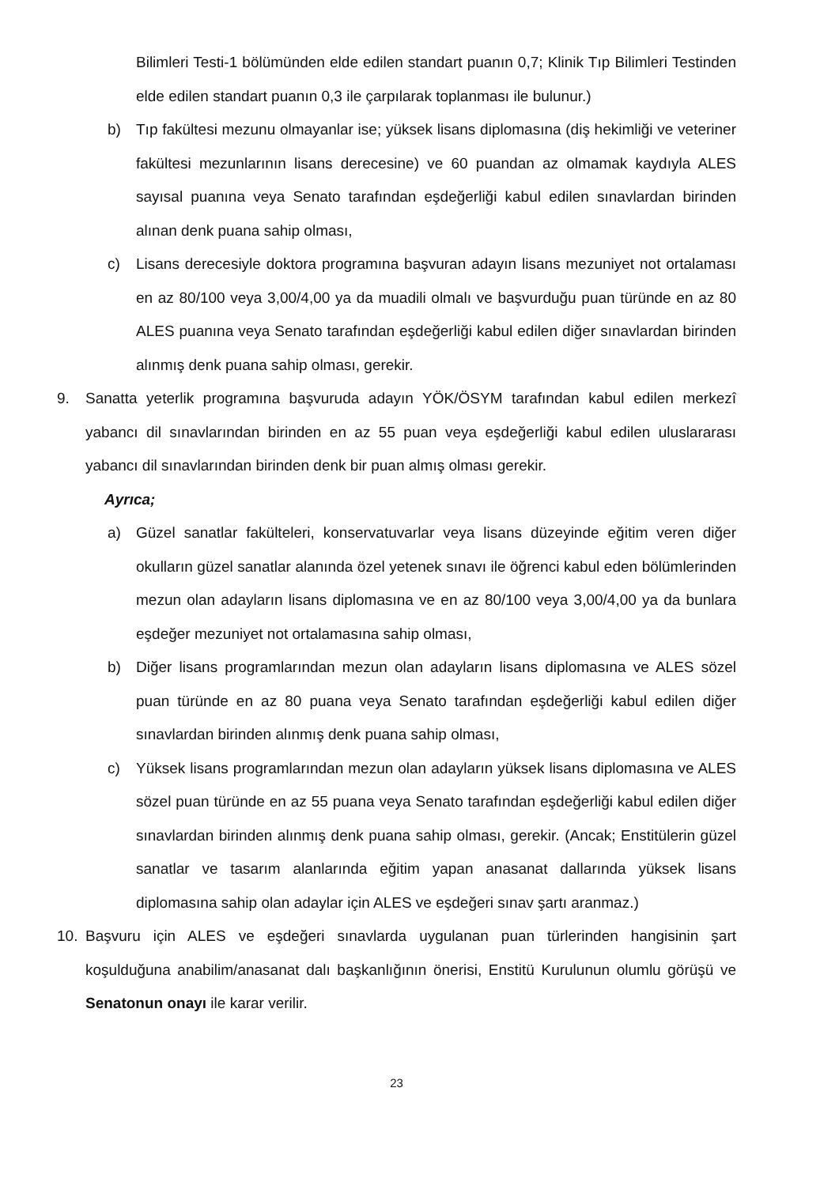Bilimleri Testi-1 bölümünden elde edilen standart puanın 0,7; Klinik Tıp Bilimleri Testinden elde edilen standart puanın 0,3 ile çarpılarak toplanması ile bulunur.)
b) Tıp fakültesi mezunu olmayanlar ise; yüksek lisans diplomasına (diş hekimliği ve veteriner fakültesi mezunlarının lisans derecesine) ve 60 puandan az olmamak kaydıyla ALES sayısal puanına veya Senato tarafından eşdeğerliği kabul edilen sınavlardan birinden alınan denk puana sahip olması,
c) Lisans derecesiyle doktora programına başvuran adayın lisans mezuniyet not ortalaması en az 80/100 veya 3,00/4,00 ya da muadili olmalı ve başvurduğu puan türünde en az 80 ALES puanına veya Senato tarafından eşdeğerliği kabul edilen diğer sınavlardan birinden alınmış denk puana sahip olması, gerekir.
9. Sanatta yeterlik programına başvuruda adayın YÖK/ÖSYM tarafından kabul edilen merkezî yabancı dil sınavlarından birinden en az 55 puan veya eşdeğerliği kabul edilen uluslararası yabancı dil sınavlarından birinden denk bir puan almış olması gerekir.
Ayrıca;
a) Güzel sanatlar fakülteleri, konservatuvarlar veya lisans düzeyinde eğitim veren diğer okulların güzel sanatlar alanında özel yetenek sınavı ile öğrenci kabul eden bölümlerinden mezun olan adayların lisans diplomasına ve en az 80/100 veya 3,00/4,00 ya da bunlara eşdeğer mezuniyet not ortalamasına sahip olması,
b) Diğer lisans programlarından mezun olan adayların lisans diplomasına ve ALES sözel puan türünde en az 80 puana veya Senato tarafından eşdeğerliği kabul edilen diğer sınavlardan birinden alınmış denk puana sahip olması,
c) Yüksek lisans programlarından mezun olan adayların yüksek lisans diplomasına ve ALES sözel puan türünde en az 55 puana veya Senato tarafından eşdeğerliği kabul edilen diğer sınavlardan birinden alınmış denk puana sahip olması, gerekir. (Ancak; Enstitülerin güzel sanatlar ve tasarım alanlarında eğitim yapan anasanat dallarında yüksek lisans diplomasına sahip olan adaylar için ALES ve eşdeğeri sınav şartı aranmaz.)
10. Başvuru için ALES ve eşdeğeri sınavlarda uygulanan puan türlerinden hangisinin şart koşulduğuna anabilim/anasanat dalı başkanlığının önerisi, Enstitü Kurulunun olumlu görüşü ve Senatonun onayı ile karar verilir.
23